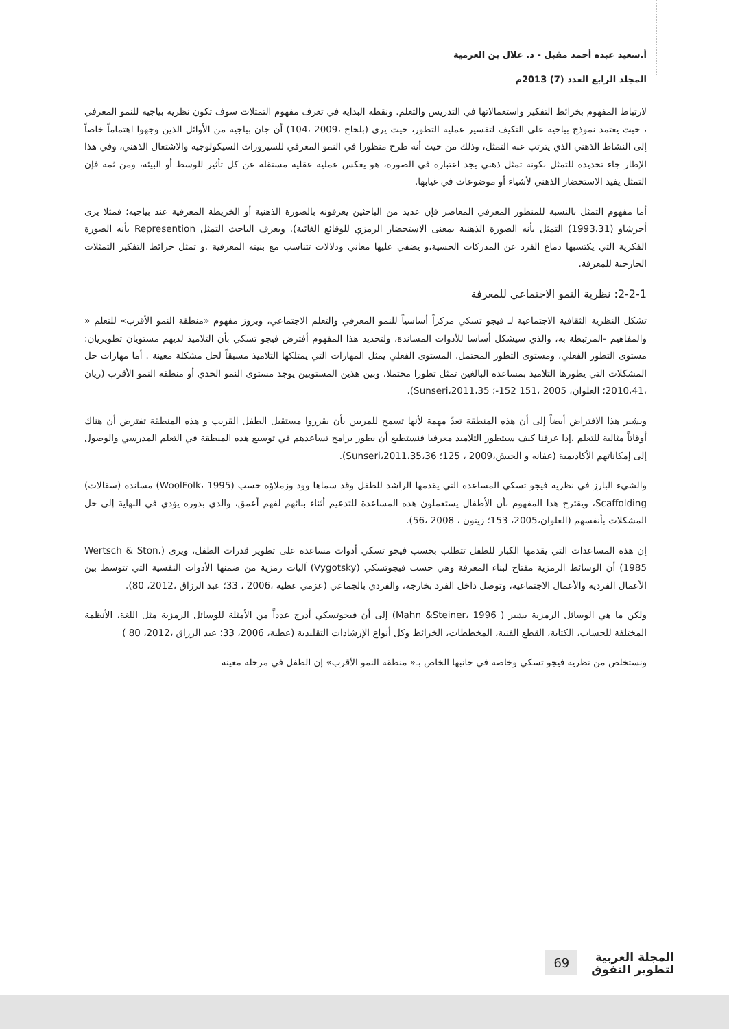أ.سعيد عبده أحمد مقبل - د. علال بن العزمية
المجلد الرابع العدد (7) 2013م
لارتباط المفهوم بخرائط التفكير واستعمالاتها في التدريس والتعلم. ونقطة البداية في تعرف مفهوم التمثلات سوف تكون نظرية بياجيه للنمو المعرفي ، حيث يعتمد نموذج بياجيه على التكيف لتفسير عملية التطور، حيث يرى (بلحاج ،2009 ،104) أن جان بياجيه من الأوائل الذين وجهوا اهتماماً خاصاً إلى النشاط الذهني الذي يترتب عنه التمثل، وذلك من حيث أنه طرح منظورا في النمو المعرفي للسيرورات السيكولوجية والاشتغال الذهني، وفي هذا الإطار جاء تحديده للتمثل بكونه تمثل ذهني يجد اعتباره في الصورة، هو يعكس عملية عقلية مستقلة عن كل تأثير للوسط أو البيئة، ومن ثمة فإن التمثل يفيد الاستحضار الذهني لأشياء أو موضوعات في غيابها.
أما مفهوم التمثل بالنسبة للمنظور المعرفي المعاصر فإن عديد من الباحثين يعرفونه بالصورة الذهنية أو الخريطة المعرفية عند بياجيه؛ فمثلا يرى أحرشاو (1993،31) التمثل بأنه الصورة الذهنية بمعنى الاستحضار الرمزي للوقائع الغائبة). ويعرف الباحث التمثل Represention بأنه الصورة الفكرية التي يكتسبها دماغ الفرد عن المدركات الحسية،و يضفي عليها معاني ودلالات تتناسب مع بنيته المعرفية .و تمثل خرائط التفكير التمثلات الخارجية للمعرفة.
2-2-1: نظرية النمو الاجتماعي للمعرفة
تشكل النظرية الثقافية الاجتماعية لـ فيجو تسكي مركزاً أساسياً للنمو المعرفي والتعلم الاجتماعي، وبروز مفهوم «منطقة النمو الأقرب» للتعلم « والمفاهيم -المرتبطة به، والذي سيشكل أساسا للأدوات المساندة، ولتحديد هذا المفهوم أفترض فيجو تسكي بأن التلاميذ لديهم مستويان تطويريان: مستوى التطور الفعلي، ومستوى التطور المحتمل. المستوى الفعلي يمثل المهارات التي يمتلكها التلاميذ مسبقاً لحل مشكلة معينة . أما مهارات حل المشكلات التي يطورها التلاميذ بمساعدة البالغين تمثل تطورا محتملا، وبين هذين المستويين يوجد مستوى النمو الحدي أو منطقة النمو الأقرب (ريان ،2010،41؛ العلوان، 2005 ،151 152-؛ Sunseri،2011،35).
ويشير هذا الافتراض أيضاً إلى أن هذه المنطقة تعدّ مهمة لأنها تسمح للمربين بأن يقرروا مستقبل الطفل القريب و هذه المنطقة تفترض أن هناك أوقاتاً مثالية للتعلم ،إذا عرفنا كيف سيتطور التلاميذ معرفيا فنستطيع أن نطور برامج تساعدهم في توسيع هذه المنطقة في التعلم المدرسي والوصول إلى إمكاناتهم الأكاديمية (عفانه و الجيش،2009 ، 125؛ Sunseri،2011،35،36).
والشيء البارز في نظرية فيجو تسكي المساعدة التي يقدمها الراشد للطفل وقد سماها وود وزملاؤه حسب (WoolFolk، 1995) مساندة (سقالات) Scaffolding، ويقترح هذا المفهوم بأن الأطفال يستعملون هذه المساعدة للتدعيم أثناء بنائهم لفهم أعمق، والذي بدوره يؤدي في النهاية إلى حل المشكلات بأنفسهم (العلوان،2005، 153؛ زيتون ، 2008 ،56).
إن هذه المساعدات التي يقدمها الكبار للطفل تتطلب بحسب فيجو تسكي أدوات مساعدة على تطوير قدرات الطفل، ويرى (Wertsch & Ston، 1985) أن الوسائط الرمزية مفتاح لبناء المعرفة وهي حسب فيجوتسكي (Vygotsky) آليات رمزية من ضمنها الأدوات النفسية التي تتوسط بين الأعمال الفردية والأعمال الاجتماعية، وتوصل داخل الفرد بخارجه، والفردي بالجماعي (عزمي عطية ،2006 ، 33؛ عبد الرزاق ،2012، 80).
ولكن ما هي الوسائل الرمزية يشير ( Mahn &Steiner، 1996) إلى أن فيجوتسكي أدرج عدداً من الأمثلة للوسائل الرمزية مثل اللغة، الأنظمة المختلفة للحساب، الكتابة، القطع الفنية، المخططات، الخرائط وكل أنواع الإرشادات التقليدية (عطية، 2006، 33؛ عبد الرزاق ،2012، 80 )
ونستخلص من نظرية فيجو تسكي وخاصة في جانبها الخاص بـ« منطقة النمو الأقرب» إن الطفل في مرحلة معينة
المجلة العربية
لتطوير التفوق
69